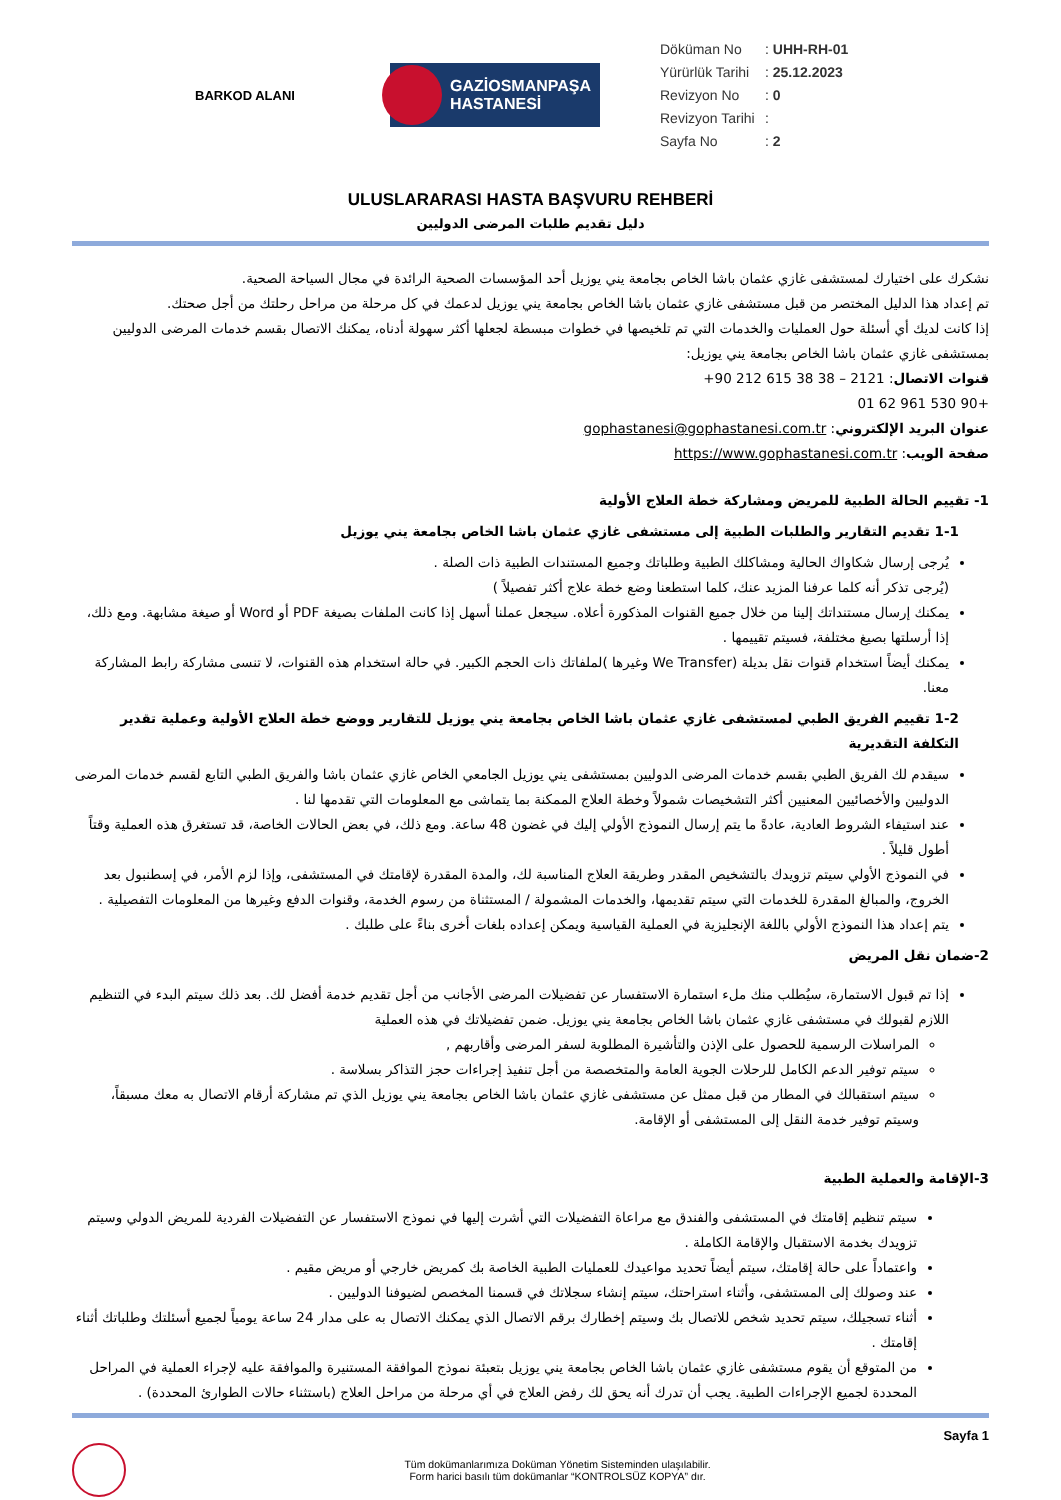BARKOD ALANI
GAZİOSMANPAŞA
HASTANESİ
Döküman No: UHH-RH-01
Yürürlük Tarihi: 25.12.2023
Revizyon No: 0
Revizyon Tarihi:
Sayfa No: 2
ULUSLARARASI HASTA BAŞVURU REHBERİ
دليل تقديم طلبات المرضى الدوليين
نشكرك على اختيارك لمستشفى غازي عثمان باشا الخاص بجامعة يني يوزيل أحد المؤسسات الصحية الرائدة في مجال السياحة الصحية.
تم إعداد هذا الدليل المختصر من قبل مستشفى غازي عثمان باشا الخاص بجامعة يني يوزيل لدعمك في كل مرحلة من مراحل رحلتك من أجل صحتك.
إذا كانت لديك أي أسئلة حول العمليات والخدمات التي تم تلخيصها في خطوات مبسطة لجعلها أكثر سهولة أدناه، يمكنك الاتصال بقسم خدمات المرضى الدوليين بمستشفى غازي عثمان باشا الخاص بجامعة يني يوزيل:
قنوات الاتصال: 2121 – 38 38 615 212 90+
+90 530 961 62 01
عنوان البريد الإلكتروني: gophastanesi@gophastanesi.com.tr
صفحة الويب: https://www.gophastanesi.com.tr
1- تقييم الحالة الطبية للمريض ومشاركة خطة العلاج الأولية
1-1 تقديم التقارير والطلبات الطبية إلى مستشفى غازي عثمان باشا الخاص بجامعة يني يوزيل
يُرجى إرسال شكاواك الحالية ومشاكلك الطبية وطلباتك وجميع المستندات الطبية ذات الصلة .
(يُرجى تذكر أنه كلما عرفنا المزيد عنك، كلما استطعنا وضع خطة علاج أكثر تفصيلاً )
يمكنك إرسال مستنداتك إلينا من خلال جميع القنوات المذكورة أعلاه. سيجعل عملنا أسهل إذا كانت الملفات بصيغة PDF أو Word أو صيغة مشابهة. ومع ذلك، إذا أرسلتها بصيغ مختلفة، فسيتم تقييمها .
يمكنك أيضاً استخدام قنوات نقل بديلة (We Transfer وغيرها )لملفاتك ذات الحجم الكبير. في حالة استخدام هذه القنوات، لا تنسى مشاركة رابط المشاركة معنا.
1-2 تقييم الفريق الطبي لمستشفى غازي عثمان باشا الخاص بجامعة يني يوزيل للتقارير ووضع خطة العلاج الأولية وعملية تقدير التكلفة التقديرية
سيقدم لك الفريق الطبي بقسم خدمات المرضى الدوليين بمستشفى يني يوزيل الجامعي الخاص غازي عثمان باشا والفريق الطبي التابع لقسم خدمات المرضى الدوليين والأخصائيين المعنيين أكثر التشخيصات شمولاً وخطة العلاج الممكنة بما يتماشى مع المعلومات التي تقدمها لنا .
عند استيفاء الشروط العادية، عادةً ما يتم إرسال النموذج الأولي إليك في غضون 48 ساعة. ومع ذلك، في بعض الحالات الخاصة، قد تستغرق هذه العملية وقتاً أطول قليلاً .
في النموذج الأولي سيتم تزويدك بالتشخيص المقدر وطريقة العلاج المناسبة لك، والمدة المقدرة لإقامتك في المستشفى، وإذا لزم الأمر، في إسطنبول بعد الخروج، والمبالغ المقدرة للخدمات التي سيتم تقديمها، والخدمات المشمولة / المستثناة من رسوم الخدمة، وقنوات الدفع وغيرها من المعلومات التفصيلية .
يتم إعداد هذا النموذج الأولي باللغة الإنجليزية في العملية القياسية ويمكن إعداده بلغات أخرى بناءً على طلبك .
2-ضمان نقل المريض
إذا تم قبول الاستمارة، سيُطلب منك ملء استمارة الاستفسار عن تفضيلات المرضى الأجانب من أجل تقديم خدمة أفضل لك. بعد ذلك سيتم البدء في التنظيم اللازم لقبولك في مستشفى غازي عثمان باشا الخاص بجامعة يني يوزيل. ضمن تفضيلاتك في هذه العملية
المراسلات الرسمية للحصول على الإذن والتأشيرة المطلوبة لسفر المرضى وأقاربهم ,
سيتم توفير الدعم الكامل للرحلات الجوية العامة والمتخصصة من أجل تنفيذ إجراءات حجز التذاكر بسلاسة .
سيتم استقبالك في المطار من قبل ممثل عن مستشفى غازي عثمان باشا الخاص بجامعة يني يوزيل الذي تم مشاركة أرقام الاتصال به معك مسبقاً، وسيتم توفير خدمة النقل إلى المستشفى أو الإقامة.
3-الإقامة والعملية الطبية
سيتم تنظيم إقامتك في المستشفى والفندق مع مراعاة التفضيلات التي أشرت إليها في نموذج الاستفسار عن التفضيلات الفردية للمريض الدولي وسيتم تزويدك بخدمة الاستقبال والإقامة الكاملة .
واعتماداً على حالة إقامتك، سيتم أيضاً تحديد مواعيدك للعمليات الطبية الخاصة بك كمريض خارجي أو مريض مقيم .
عند وصولك إلى المستشفى، وأثناء استراحتك، سيتم إنشاء سجلاتك في قسمنا المخصص لضيوفنا الدوليين .
أثناء تسجيلك، سيتم تحديد شخص للاتصال بك وسيتم إخطارك برقم الاتصال الذي يمكنك الاتصال به على مدار 24 ساعة يومياً لجميع أسئلتك وطلباتك أثناء إقامتك .
من المتوقع أن يقوم مستشفى غازي عثمان باشا الخاص بجامعة يني يوزيل بتعبئة نموذج الموافقة المستنيرة والموافقة عليه لإجراء العملية في المراحل المحددة لجميع الإجراءات الطبية. يجب أن تدرك أنه يحق لك رفض العلاج في أي مرحلة من مراحل العلاج (باستثناء حالات الطوارئ المحددة) .
Sayfa 1
Tüm dokümanlarımıza Doküman Yönetim Sisteminden ulaşılabilir.
Form harici basılı tüm dokümanlar “KONTROLSÜZ KOPYA” dır.